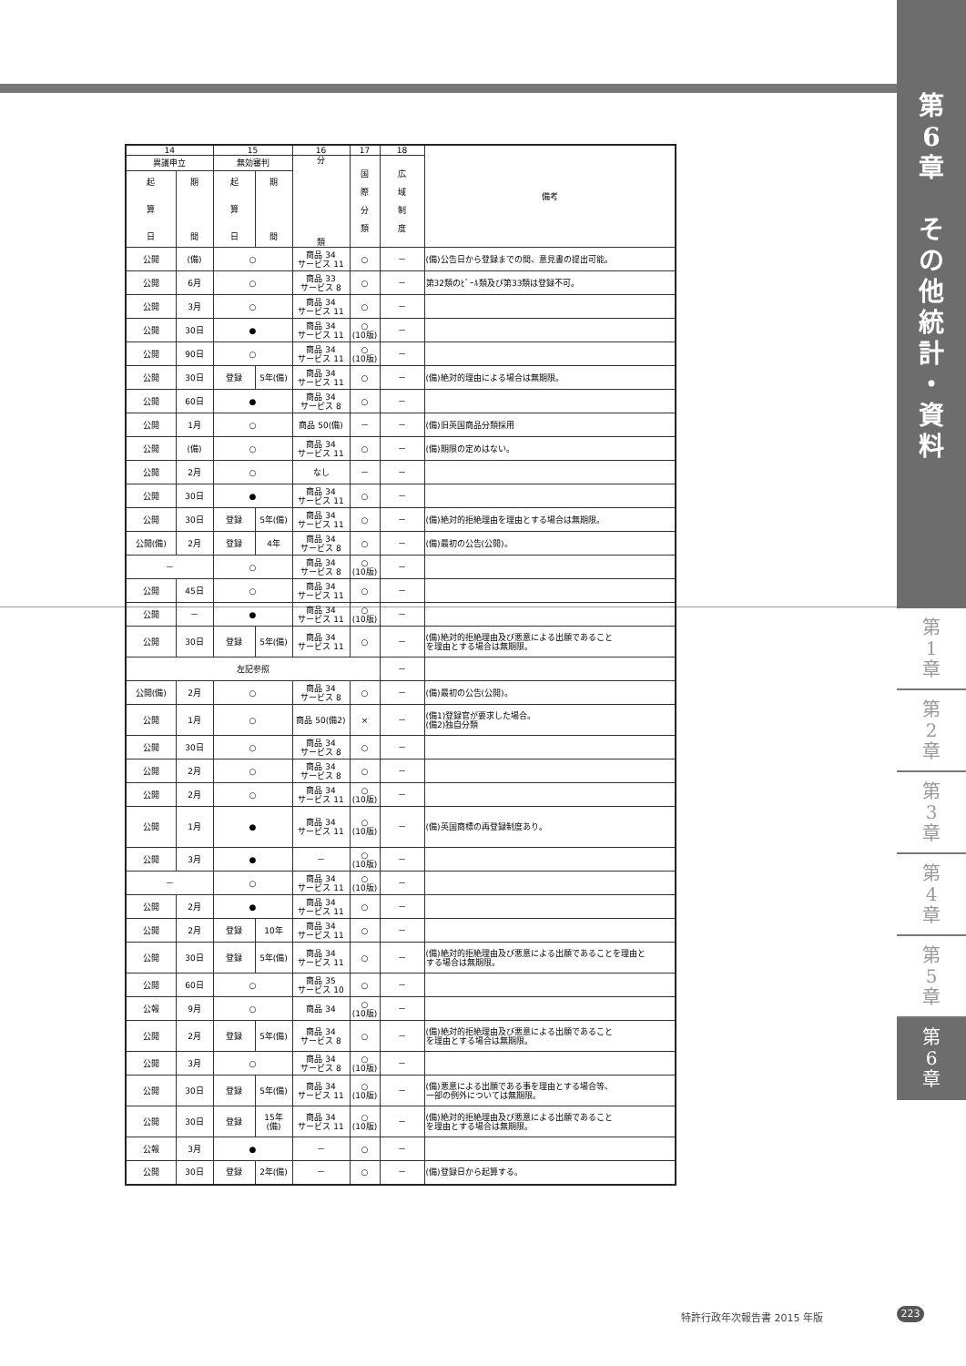第
6
章
そ
の
他
統
計
・
資
料
第
1
章
第
2
章
第
3
章
第
4
章
第
5
章
第
6
章
| 14 | | 15 | | 16 | 17 | 18 | 備考 |
| --- | --- | --- | --- | --- | --- | --- | --- |
| 異議申立 | | 無効審判 | | 分 類 | 国 際 分 類 | 広 域 制 度 | |
| 起 算 日 | 期 間 | 起 算 日 | 期 間 | | | | |
| 公開 | (備) | ○ | | 商品 34 サービス 11 | ○ | － | (備)公告日から登録までの間、意見書の提出可能。 |
| 公開 | 6月 | ○ | | 商品 33 サービス 8 | ○ | － | 第32類のﾋﾞｰﾙ類及び第33類は登録不可。 |
| 公開 | 3月 | ○ | | 商品 34 サービス 11 | ○ | － | |
| 公開 | 30日 | ● | | 商品 34 サービス 11 | ○ (10版) | － | |
| 公開 | 90日 | ○ | | 商品 34 サービス 11 | ○ (10版) | － | |
| 公開 | 30日 | 登録 | 5年(備) | 商品 34 サービス 11 | ○ | － | (備)絶対的理由による場合は無期限。 |
| 公開 | 60日 | ● | | 商品 34 サービス 8 | ○ | － | |
| 公開 | 1月 | ○ | | 商品 50(備) | － | － | (備)旧英国商品分類採用 |
| 公開 | (備) | ○ | | 商品 34 サービス 11 | ○ | － | (備)期限の定めはない。 |
| 公開 | 2月 | ○ | | なし | － | － | |
| 公開 | 30日 | ● | | 商品 34 サービス 11 | ○ | － | |
| 公開 | 30日 | 登録 | 5年(備) | 商品 34 サービス 11 | ○ | － | (備)絶対的拒絶理由を理由とする場合は無期限。 |
| 公開(備) | 2月 | 登録 | 4年 | 商品 34 サービス 8 | ○ | － | (備)最初の公告(公開)。 |
| － | | ○ | | 商品 34 サービス 8 | ○ (10版) | － | |
| 公開 | 45日 | ○ | | 商品 34 サービス 11 | ○ | － | |
| 公開 | － | ● | | 商品 34 サービス 11 | ○ (10版) | － | |
| 公開 | 30日 | 登録 | 5年(備) | 商品 34 サービス 11 | ○ | － | (備)絶対的拒絶理由及び悪意による出願であること を理由とする場合は無期限。 |
| 左記参照 | | | | | | － | |
| 公開(備) | 2月 | ○ | | 商品 34 サービス 8 | ○ | － | (備)最初の公告(公開)。 |
| 公開 | 1月 | ○ | | 商品 50(備2) | × | － | (備1)登録官が要求した場合。 (備2)独自分類 |
| 公開 | 30日 | ○ | | 商品 34 サービス 8 | ○ | － | |
| 公開 | 2月 | ○ | | 商品 34 サービス 8 | ○ | － | |
| 公開 | 2月 | ○ | | 商品 34 サービス 11 | ○ (10版) | － | |
| 公開 | 1月 | ● | | 商品 34 サービス 11 | ○ (10版) | － | (備)英国商標の再登録制度あり。 |
| 公開 | 3月 | ● | | － | ○ (10版) | － | |
| － | | ○ | | 商品 34 サービス 11 | ○ (10版) | － | |
| 公開 | 2月 | ● | | 商品 34 サービス 11 | ○ | － | |
| 公開 | 2月 | 登録 | 10年 | 商品 34 サービス 11 | ○ | － | |
| 公開 | 30日 | 登録 | 5年(備) | 商品 34 サービス 11 | ○ | － | (備)絶対的拒絶理由及び悪意による出願であることを理由と する場合は無期限。 |
| 公開 | 60日 | ○ | | 商品 35 サービス 10 | ○ | － | |
| 公報 | 9月 | ○ | | 商品 34 | ○ (10版) | － | |
| 公開 | 2月 | 登録 | 5年(備) | 商品 34 サービス 8 | ○ | － | (備)絶対的拒絶理由及び悪意による出願であること を理由とする場合は無期限。 |
| 公開 | 3月 | ○ | | 商品 34 サービス 8 | ○ (10版) | － | |
| 公開 | 30日 | 登録 | 5年(備) | 商品 34 サービス 11 | ○ (10版) | － | (備)悪意による出願である事を理由とする場合等、 一部の例外については無期限。 |
| 公開 | 30日 | 登録 | 15年 (備) | 商品 34 サービス 11 | ○ (10版) | － | (備)絶対的拒絶理由及び悪意による出願であること を理由とする場合は無期限。 |
| 公報 | 3月 | ● | | － | ○ | － | |
| 公開 | 30日 | 登録 | 2年(備) | － | ○ | － | (備)登録日から起算する。 |
特許行政年次報告書 2015 年版 223